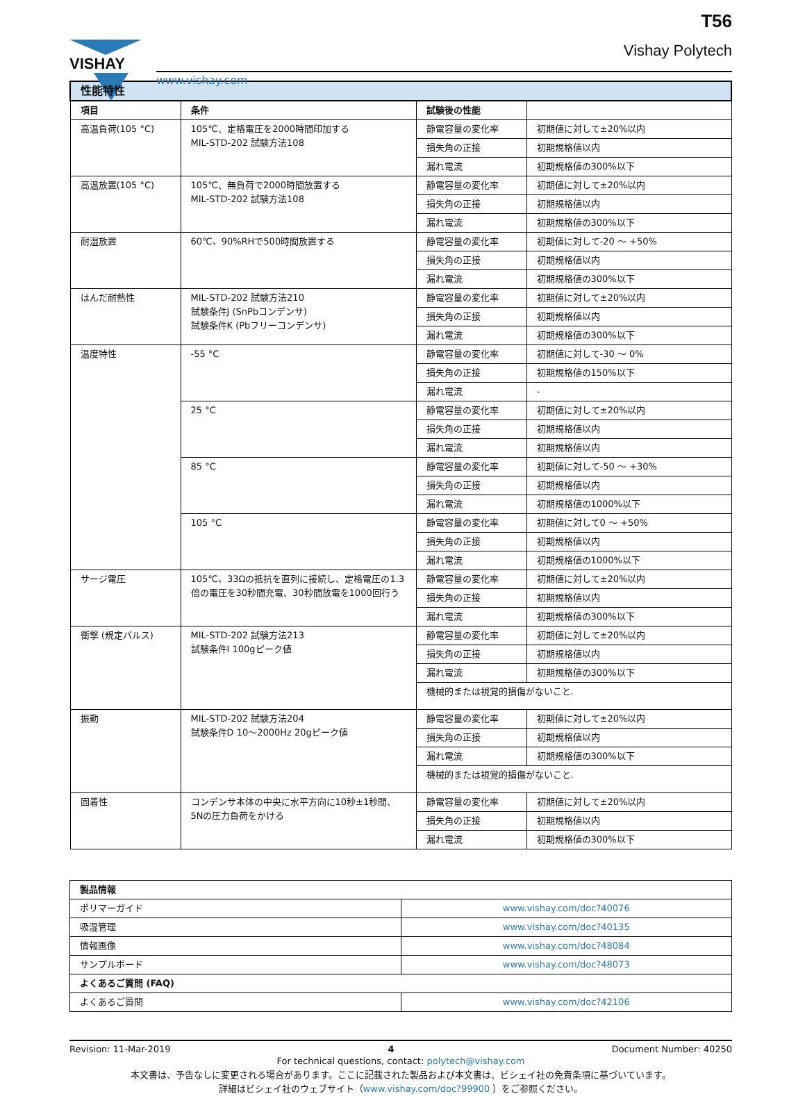VISHAY
www.vishay.com
T56
Vishay Polytech
| 性能特性 | | | |
| 項目 | 条件 | 試験後の性能 | |
| 高温負荷(105 °C) | 105℃、定格電圧を2000時間印加する MIL-STD-202 試験方法108 | 静電容量の変化率 | 初期値に対して±20%以内 |
| | | 損失角の正接 | 初期規格値以内 |
| | | 漏れ電流 | 初期規格値の300%以下 |
| 高温放置(105 °C) | 105℃、無負荷で2000時間放置する MIL-STD-202 試験方法108 | 静電容量の変化率 | 初期値に対して±20%以内 |
| | | 損失角の正接 | 初期規格値以内 |
| | | 漏れ電流 | 初期規格値の300%以下 |
| 耐湿放置 | 60℃、90%RHで500時間放置する | 静電容量の変化率 | 初期値に対して-20 ～ +50% |
| | | 損失角の正接 | 初期規格値以内 |
| | | 漏れ電流 | 初期規格値の300%以下 |
| はんだ耐熱性 | MIL-STD-202 試験方法210 試験条件J (SnPbコンデンサ) 試験条件K (Pbフリーコンデンサ) | 静電容量の変化率 | 初期値に対して±20%以内 |
| | | 損失角の正接 | 初期規格値以内 |
| | | 漏れ電流 | 初期規格値の300%以下 |
| 温度特性 | -55 °C | 静電容量の変化率 | 初期値に対して-30 ～ 0% |
| | | 損失角の正接 | 初期規格値の150%以下 |
| | | 漏れ電流 | - |
| | 25 °C | 静電容量の変化率 | 初期値に対して±20%以内 |
| | | 損失角の正接 | 初期規格値以内 |
| | | 漏れ電流 | 初期規格値以内 |
| | 85 °C | 静電容量の変化率 | 初期値に対して-50 ～ +30% |
| | | 損失角の正接 | 初期規格値以内 |
| | | 漏れ電流 | 初期規格値の1000%以下 |
| | 105 °C | 静電容量の変化率 | 初期値に対して0 ～ +50% |
| | | 損失角の正接 | 初期規格値以内 |
| | | 漏れ電流 | 初期規格値の1000%以下 |
| サージ電圧 | 105℃、33Ωの抵抗を直列に接続し、定格電圧の1.3倍の電圧を30秒間充電、30秒間放電を1000回行う | 静電容量の変化率 | 初期値に対して±20%以内 |
| | | 損失角の正接 | 初期規格値以内 |
| | | 漏れ電流 | 初期規格値の300%以下 |
| 衝撃 (規定パルス) | MIL-STD-202 試験方法213 試験条件I 100gピーク値 | 静電容量の変化率 | 初期値に対して±20%以内 |
| | | 損失角の正接 | 初期規格値以内 |
| | | 漏れ電流 | 初期規格値の300%以下 |
| | | 機械的または視覚的損傷がないこと. | |
| 振動 | MIL-STD-202 試験方法204 試験条件D 10～2000Hz 20gピーク値 | 静電容量の変化率 | 初期値に対して±20%以内 |
| | | 損失角の正接 | 初期規格値以内 |
| | | 漏れ電流 | 初期規格値の300%以下 |
| | | 機械的または視覚的損傷がないこと. | |
| 固着性 | コンデンサ本体の中央に水平方向に10秒±1秒間、5Nの圧力負荷をかける | 静電容量の変化率 | 初期値に対して±20%以内 |
| | | 損失角の正接 | 初期規格値以内 |
| | | 漏れ電流 | 初期規格値の300%以下 |
| 製品情報 | |
| --- | --- |
| ポリマーガイド | www.vishay.com/doc?40076 |
| 吸湿管理 | www.vishay.com/doc?40135 |
| 情報画像 | www.vishay.com/doc?48084 |
| サンプルボード | www.vishay.com/doc?48073 |
| よくあるご質問 (FAQ) | |
| よくあるご質問 | www.vishay.com/doc?42106 |
Revision: 11-Mar-2019 4 Document Number: 40250
For technical questions, contact: polytech@vishay.com
本文書は、予告なしに変更される場合があります。ここに記載された製品および本文書は、ビシェイ社の免責条項に基づいています。
詳細はビシェイ社のウェブサイト（www.vishay.com/doc?99900 ）をご参照ください。